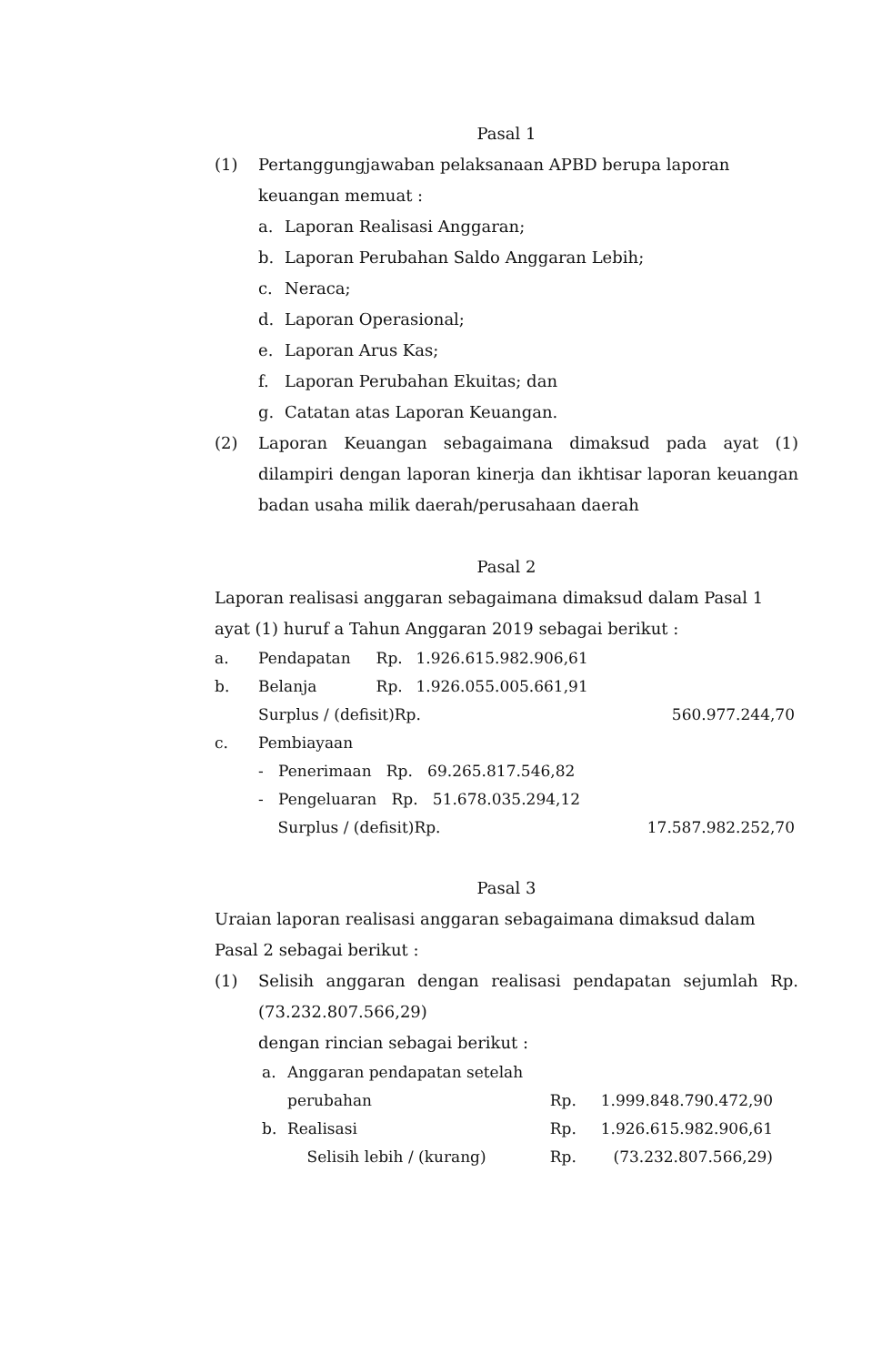Pasal 1
(1) Pertanggungjawaban pelaksanaan APBD berupa laporan keuangan memuat :
a. Laporan Realisasi Anggaran;
b. Laporan Perubahan Saldo Anggaran Lebih;
c. Neraca;
d. Laporan Operasional;
e. Laporan Arus Kas;
f. Laporan Perubahan Ekuitas; dan
g. Catatan atas Laporan Keuangan.
(2) Laporan Keuangan sebagaimana dimaksud pada ayat (1) dilampiri dengan laporan kinerja dan ikhtisar laporan keuangan badan usaha milik daerah/perusahaan daerah
Pasal 2
Laporan realisasi anggaran sebagaimana dimaksud dalam Pasal 1 ayat (1) huruf a Tahun Anggaran 2019 sebagai berikut :
| a. | Pendapatan | Rp. | 1.926.615.982.906,61 | |
| b. | Belanja | Rp. | 1.926.055.005.661,91 | |
| | Surplus / (defisit)Rp. | | | 560.977.244,70 |
| c. | Pembiayaan | | | |
| | - Penerimaan Rp. 69.265.817.546,82 | | | |
| | - Pengeluaran Rp. 51.678.035.294,12 | | | |
| | Surplus / (defisit)Rp. | | | 17.587.982.252,70 |
Pasal 3
Uraian laporan realisasi anggaran sebagaimana dimaksud dalam Pasal 2 sebagai berikut :
(1) Selisih anggaran dengan realisasi pendapatan sejumlah Rp.(73.232.807.566,29)
dengan rincian sebagai berikut :
| a. | Anggaran pendapatan setelah perubahan | Rp. | 1.999.848.790.472,90 |
| b. | Realisasi | Rp. | 1.926.615.982.906,61 |
| | Selisih lebih / (kurang) | Rp. | (73.232.807.566,29) |